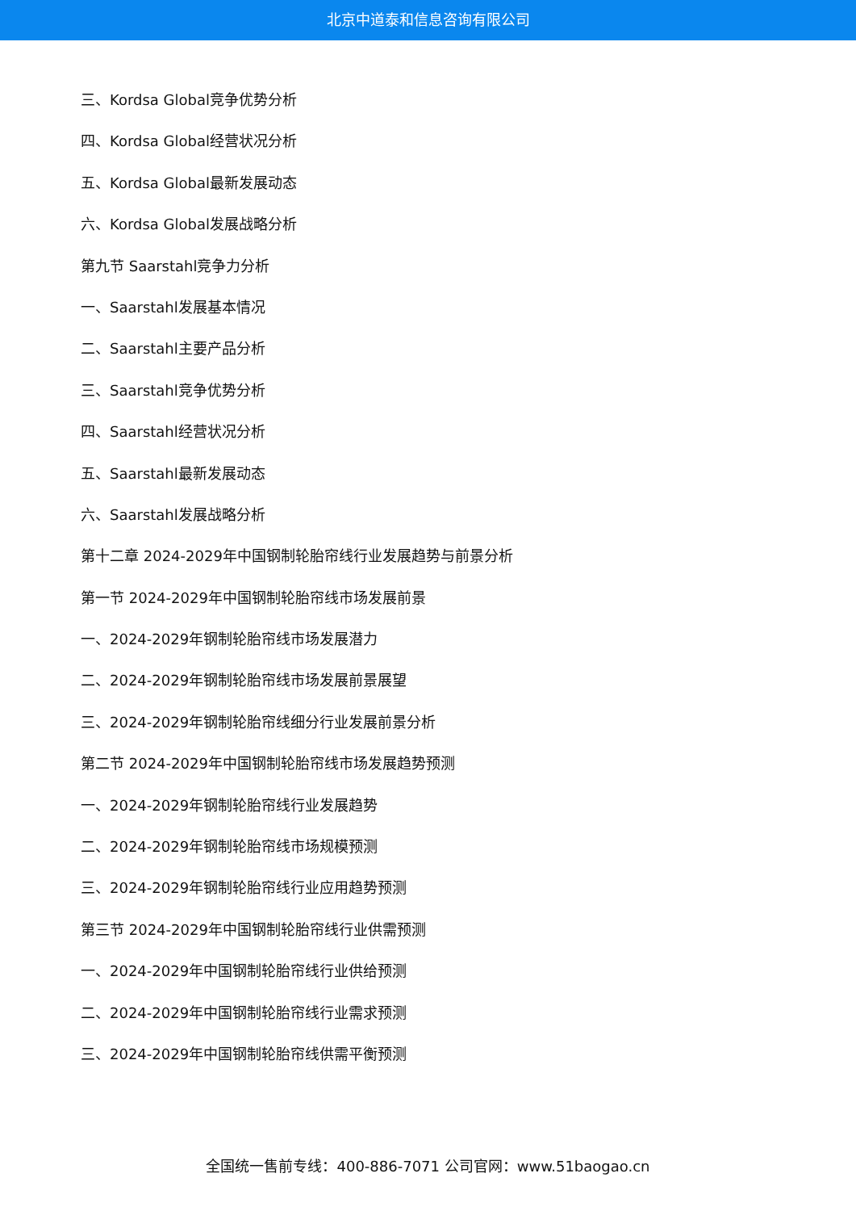北京中道泰和信息咨询有限公司
三、Kordsa Global竞争优势分析
四、Kordsa Global经营状况分析
五、Kordsa Global最新发展动态
六、Kordsa Global发展战略分析
第九节 Saarstahl竞争力分析
一、Saarstahl发展基本情况
二、Saarstahl主要产品分析
三、Saarstahl竞争优势分析
四、Saarstahl经营状况分析
五、Saarstahl最新发展动态
六、Saarstahl发展战略分析
第十二章 2024-2029年中国钢制轮胎帘线行业发展趋势与前景分析
第一节 2024-2029年中国钢制轮胎帘线市场发展前景
一、2024-2029年钢制轮胎帘线市场发展潜力
二、2024-2029年钢制轮胎帘线市场发展前景展望
三、2024-2029年钢制轮胎帘线细分行业发展前景分析
第二节 2024-2029年中国钢制轮胎帘线市场发展趋势预测
一、2024-2029年钢制轮胎帘线行业发展趋势
二、2024-2029年钢制轮胎帘线市场规模预测
三、2024-2029年钢制轮胎帘线行业应用趋势预测
第三节 2024-2029年中国钢制轮胎帘线行业供需预测
一、2024-2029年中国钢制轮胎帘线行业供给预测
二、2024-2029年中国钢制轮胎帘线行业需求预测
三、2024-2029年中国钢制轮胎帘线供需平衡预测
全国统一售前专线：400-886-7071 公司官网：www.51baogao.cn